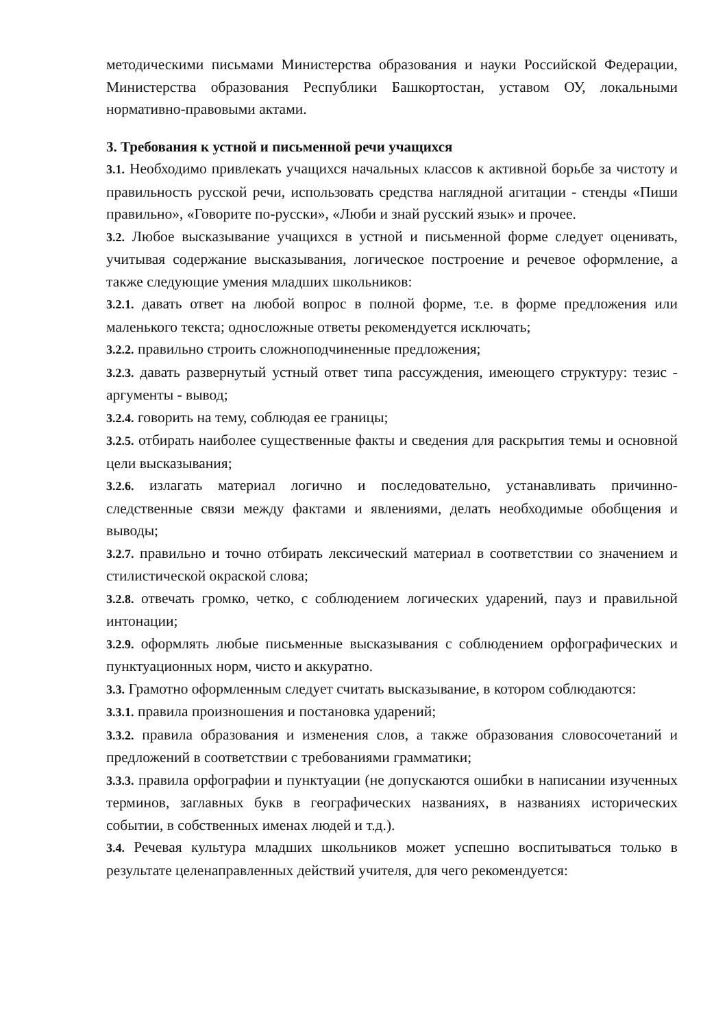методическими письмами Министерства образования и науки Российской Федерации, Министерства образования Республики Башкортостан, уставом ОУ, локальными нормативно-правовыми актами.
3. Требования к устной и письменной речи учащихся
3.1. Необходимо привлекать учащихся начальных классов к активной борьбе за чистоту и правильность русской речи, использовать средства наглядной агитации - стенды «Пиши правильно», «Говорите по-русски», «Люби и знай русский язык» и прочее.
3.2. Любое высказывание учащихся в устной и письменной форме следует оценивать, учитывая содержание высказывания, логическое построение и речевое оформление, а также следующие умения младших школьников:
3.2.1. давать ответ на любой вопрос в полной форме, т.е. в форме предложения или маленького текста; односложные ответы рекомендуется исключать;
3.2.2. правильно строить сложноподчиненные предложения;
3.2.3. давать развернутый устный ответ типа рассуждения, имеющего структуру: тезис - аргументы - вывод;
3.2.4. говорить на тему, соблюдая ее границы;
3.2.5. отбирать наиболее существенные факты и сведения для раскрытия темы и основной цели высказывания;
3.2.6. излагать материал логично и последовательно, устанавливать причинно-следственные связи между фактами и явлениями, делать необходимые обобщения и выводы;
3.2.7. правильно и точно отбирать лексический материал в соответствии со значением и стилистической окраской слова;
3.2.8. отвечать громко, четко, с соблюдением логических ударений, пауз и правильной интонации;
3.2.9. оформлять любые письменные высказывания с соблюдением орфографических и пунктуационных норм, чисто и аккуратно.
3.3. Грамотно оформленным следует считать высказывание, в котором соблюдаются:
3.3.1. правила произношения и постановка ударений;
3.3.2. правила образования и изменения слов, а также образования словосочетаний и предложений в соответствии с требованиями грамматики;
3.3.3. правила орфографии и пунктуации (не допускаются ошибки в написании изученных терминов, заглавных букв в географических названиях, в названиях исторических событии, в собственных именах людей и т.д.).
3.4. Речевая культура младших школьников может успешно воспитываться только в результате целенаправленных действий учителя, для чего рекомендуется: